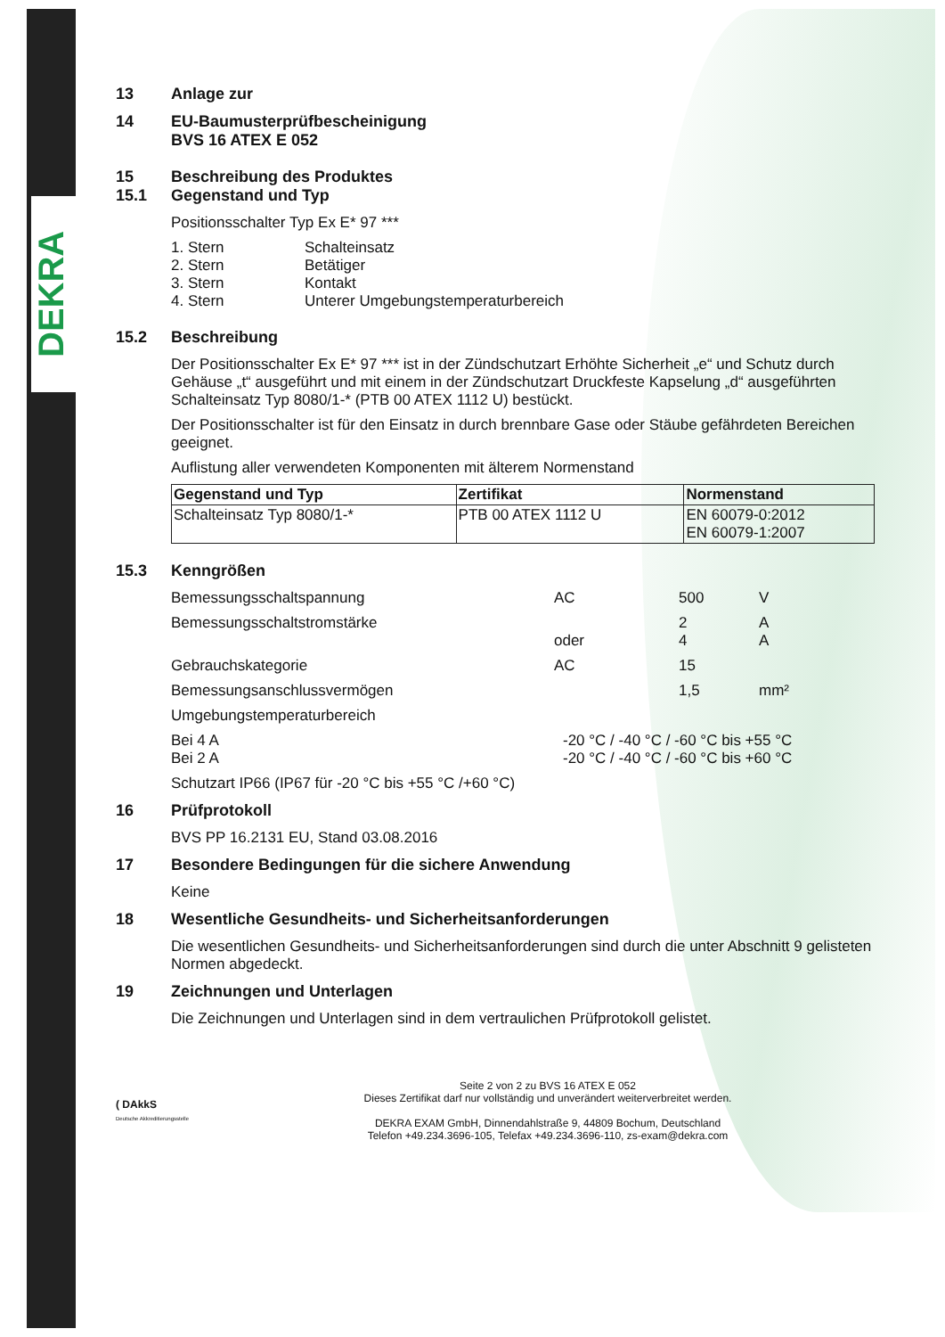DEKRA
13 Anlage zur
14 EU-Baumusterprüfbescheinigung
BVS 16 ATEX E 052
15
15.1 Beschreibung des Produktes
Gegenstand und Typ
Positionsschalter Typ Ex E* 97 ***
1. Stern Schalteinsatz 2. Stern Betätiger 3. Stern Kontakt 4. Stern Unterer Umgebungstemperaturbereich
15.2 Beschreibung
Der Positionsschalter Ex E* 97 *** ist in der Zündschutzart Erhöhte Sicherheit „e“ und Schutz durch Gehäuse „t“ ausgeführt und mit einem in der Zündschutzart Druckfeste Kapselung „d“ ausgeführten Schalteinsatz Typ 8080/1-* (PTB 00 ATEX 1112 U) bestückt.
Der Positionsschalter ist für den Einsatz in durch brennbare Gase oder Stäube gefährdeten Bereichen geeignet.
Auflistung aller verwendeten Komponenten mit älterem Normenstand
| Gegenstand und Typ | Zertifikat | Normenstand |
| --- | --- | --- |
| Schalteinsatz Typ 8080/1-* | PTB 00 ATEX 1112 U | EN 60079-0:2012 EN 60079-1:2007 |
15.3 Kenngrößen
Bemessungsschaltspannung AC 500 V Bemessungsschaltstromstärke
oder 2
4 A
A Gebrauchskategorie AC 15 Bemessungsanschlussvermögen 1,5 mm² Umgebungstemperaturbereich
Bei 4 A
Bei 2 A -20 °C / -40 °C / -60 °C bis +55 °C
-20 °C / -40 °C / -60 °C bis +60 °C
Schutzart IP66 (IP67 für -20 °C bis +55 °C /+60 °C)
16 Prüfprotokoll
BVS PP 16.2131 EU, Stand 03.08.2016
17 Besondere Bedingungen für die sichere Anwendung
Keine
18 Wesentliche Gesundheits- und Sicherheitsanforderungen
Die wesentlichen Gesundheits- und Sicherheitsanforderungen sind durch die unter Abschnitt 9 gelisteten Normen abgedeckt.
19 Zeichnungen und Unterlagen
Die Zeichnungen und Unterlagen sind in dem vertraulichen Prüfprotokoll gelistet.
( DAkkS
Deutsche Akkreditierungsstelle
Seite 2 von 2 zu BVS 16 ATEX E 052
Dieses Zertifikat darf nur vollständig und unverändert weiterverbreitet werden.
DEKRA EXAM GmbH, Dinnendahlstraße 9, 44809 Bochum, Deutschland
Telefon +49.234.3696-105, Telefax +49.234.3696-110, zs-exam@dekra.com